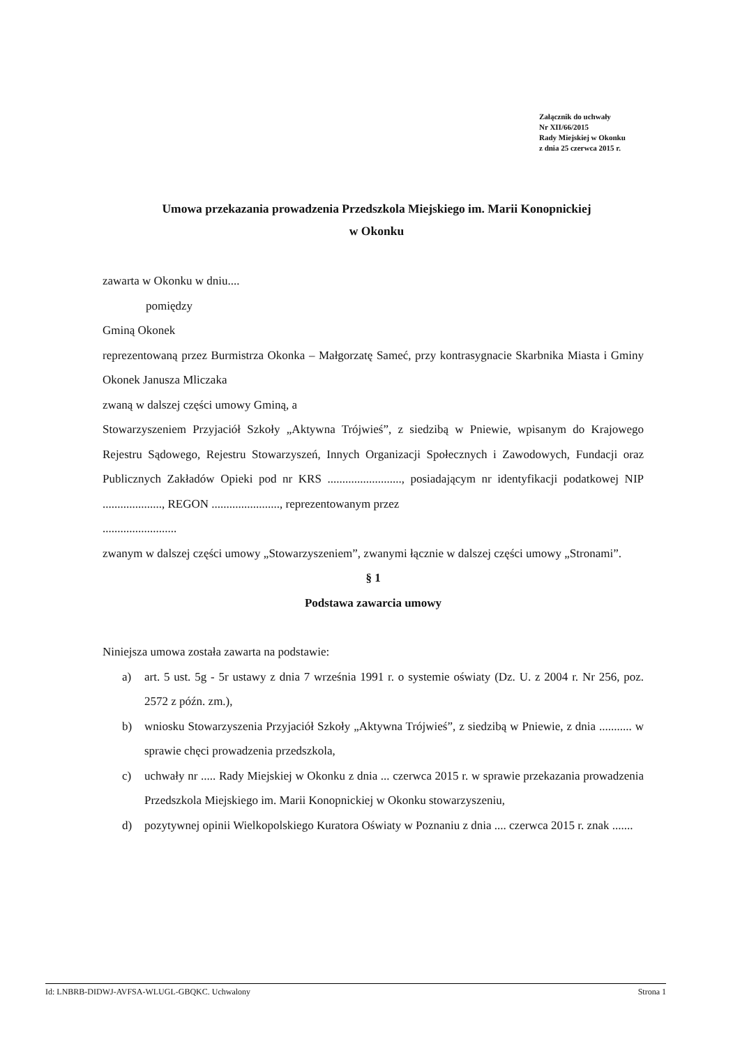Załącznik do uchwały
Nr XII/66/2015
Rady Miejskiej w Okonku
z dnia 25 czerwca 2015 r.
Umowa przekazania prowadzenia Przedszkola Miejskiego im. Marii Konopnickiej
w Okonku
zawarta w Okonku w dniu....
pomiędzy
Gminą Okonek
reprezentowaną przez Burmistrza Okonka – Małgorzatę Sameć, przy kontrasygnacie Skarbnika Miasta i Gminy Okonek Janusza Mliczaka
zwaną w dalszej części umowy Gminą, a
Stowarzyszeniem Przyjaciół Szkoły „Aktywna Trójwieś”, z siedzibą w Pniewie, wpisanym do Krajowego Rejestru Sądowego, Rejestru Stowarzyszeń, Innych Organizacji Społecznych i Zawodowych, Fundacji oraz Publicznych Zakładów Opieki pod nr KRS ........................., posiadającym nr identyfikacji podatkowej NIP ...................., REGON ......................., reprezentowanym przez
.........................
zwanym w dalszej części umowy „Stowarzyszeniem”, zwanymi łącznie w dalszej części umowy „Stronami”.
§ 1
Podstawa zawarcia umowy
Niniejsza umowa została zawarta na podstawie:
a) art. 5 ust. 5g - 5r ustawy z dnia 7 września 1991 r. o systemie oświaty (Dz. U. z 2004 r. Nr 256, poz. 2572 z późn. zm.),
b) wniosku Stowarzyszenia Przyjaciół Szkoły „Aktywna Trójwieś”, z siedzibą w Pniewie, z dnia ........... w sprawie chęci prowadzenia przedszkola,
c) uchwały nr ..... Rady Miejskiej w Okonku z dnia ... czerwca 2015 r. w sprawie przekazania prowadzenia Przedszkola Miejskiego im. Marii Konopnickiej w Okonku stowarzyszeniu,
d) pozytywnej opinii Wielkopolskiego Kuratora Oświaty w Poznaniu z dnia .... czerwca 2015 r. znak .......
Id: LNBRB-DIDWJ-AVFSA-WLUGL-GBQKC. Uchwalony Strona 1